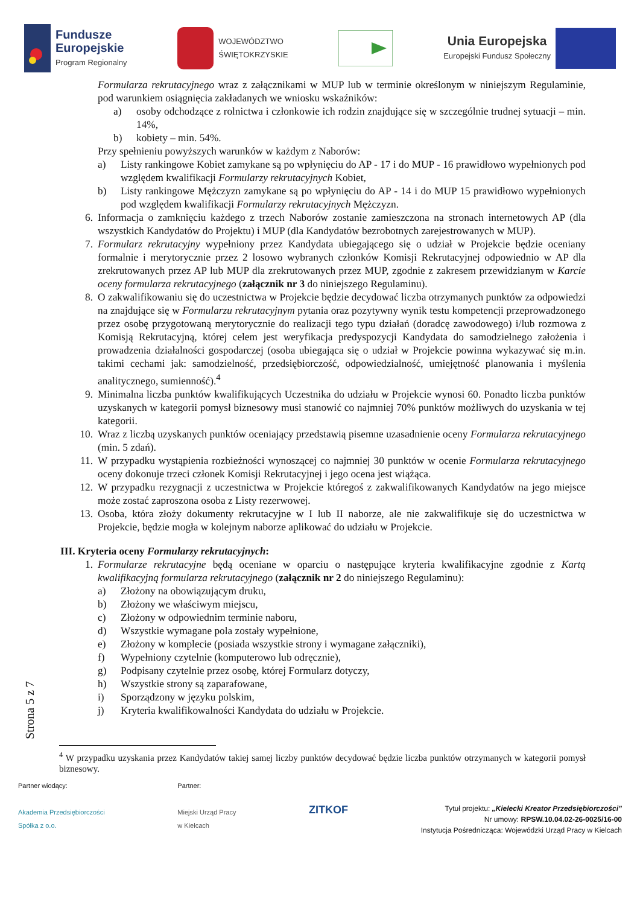Fundusze
Europejskie
Program Regionalny
WOJEWÓDZTWO
ŚWIĘTOKRZYSKIE
Unia Europejska
Europejski Fundusz Społeczny
Formularza rekrutacyjnego wraz z załącznikami w MUP lub w terminie określonym w niniejszym Regulaminie, pod warunkiem osiągnięcia zakładanych we wniosku wskaźników:
a) osoby odchodzące z rolnictwa i członkowie ich rodzin znajdujące się w szczególnie trudnej sytuacji – min. 14%,
b) kobiety – min. 54%.
Przy spełnieniu powyższych warunków w każdym z Naborów:
a) Listy rankingowe Kobiet zamykane są po wpłynięciu do AP - 17 i do MUP - 16 prawidłowo wypełnionych pod względem kwalifikacji Formularzy rekrutacyjnych Kobiet,
b) Listy rankingowe Mężczyzn zamykane są po wpłynięciu do AP - 14 i do MUP 15 prawidłowo wypełnionych pod względem kwalifikacji Formularzy rekrutacyjnych Mężczyzn.
6. Informacja o zamknięciu każdego z trzech Naborów zostanie zamieszczona na stronach internetowych AP (dla wszystkich Kandydatów do Projektu) i MUP (dla Kandydatów bezrobotnych zarejestrowanych w MUP).
7. Formularz rekrutacyjny wypełniony przez Kandydata ubiegającego się o udział w Projekcie będzie oceniany formalnie i merytorycznie przez 2 losowo wybranych członków Komisji Rekrutacyjnej odpowiednio w AP dla zrekrutowanych przez AP lub MUP dla zrekrutowanych przez MUP, zgodnie z zakresem przewidzianym w Karcie oceny formularza rekrutacyjnego (załącznik nr 3 do niniejszego Regulaminu).
8. O zakwalifikowaniu się do uczestnictwa w Projekcie będzie decydować liczba otrzymanych punktów za odpowiedzi na znajdujące się w Formularzu rekrutacyjnym pytania oraz pozytywny wynik testu kompetencji przeprowadzonego przez osobę przygotowaną merytorycznie do realizacji tego typu działań (doradcę zawodowego) i/lub rozmowa z Komisją Rekrutacyjną, której celem jest weryfikacja predyspozycji Kandydata do samodzielnego założenia i prowadzenia działalności gospodarczej (osoba ubiegająca się o udział w Projekcie powinna wykazywać się m.in. takimi cechami jak: samodzielność, przedsiębiorczość, odpowiedzialność, umiejętność planowania i myślenia analitycznego, sumienność).<sup>4</sup>
9. Minimalna liczba punktów kwalifikujących Uczestnika do udziału w Projekcie wynosi 60. Ponadto liczba punktów uzyskanych w kategorii pomysł biznesowy musi stanowić co najmniej 70% punktów możliwych do uzyskania w tej kategorii.
10. Wraz z liczbą uzyskanych punktów oceniający przedstawią pisemne uzasadnienie oceny Formularza rekrutacyjnego (min. 5 zdań).
11. W przypadku wystąpienia rozbieżności wynoszącej co najmniej 30 punktów w ocenie Formularza rekrutacyjnego oceny dokonuje trzeci członek Komisji Rekrutacyjnej i jego ocena jest wiążąca.
12. W przypadku rezygnacji z uczestnictwa w Projekcie któregoś z zakwalifikowanych Kandydatów na jego miejsce może zostać zaproszona osoba z Listy rezerwowej.
13. Osoba, która złoży dokumenty rekrutacyjne w I lub II naborze, ale nie zakwalifikuje się do uczestnictwa w Projekcie, będzie mogła w kolejnym naborze aplikować do udziału w Projekcie.
III. Kryteria oceny Formularzy rekrutacyjnych:
1. Formularze rekrutacyjne będą oceniane w oparciu o następujące kryteria kwalifikacyjne zgodnie z Kartą kwalifikacyjną formularza rekrutacyjnego (załącznik nr 2 do niniejszego Regulaminu):
a) Złożony na obowiązującym druku,
b) Złożony we właściwym miejscu,
c) Złożony w odpowiednim terminie naboru,
d) Wszystkie wymagane pola zostały wypełnione,
e) Złożony w komplecie (posiada wszystkie strony i wymagane załączniki),
f) Wypełniony czytelnie (komputerowo lub odręcznie),
g) Podpisany czytelnie przez osobę, której Formularz dotyczy,
h) Wszystkie strony są zaparafowane,
i) Sporządzony w języku polskim,
j) Kryteria kwalifikowalności Kandydata do udziału w Projekcie.
Strona 5 z 7
<sup>4</sup> W przypadku uzyskania przez Kandydatów takiej samej liczby punktów decydować będzie liczba punktów otrzymanych w kategorii pomysł biznesowy.
Partner wiodący:
Akademia Przedsiębiorczości
Spółka z o.o.
Partner:
Miejski Urząd Pracy
w Kielcach
ZITKOF
Tytuł projektu: „Kielecki Kreator Przedsiębiorczości”
Nr umowy: RPSW.10.04.02-26-0025/16-00
Instytucja Pośrednicząca: Wojewódzki Urząd Pracy w Kielcach